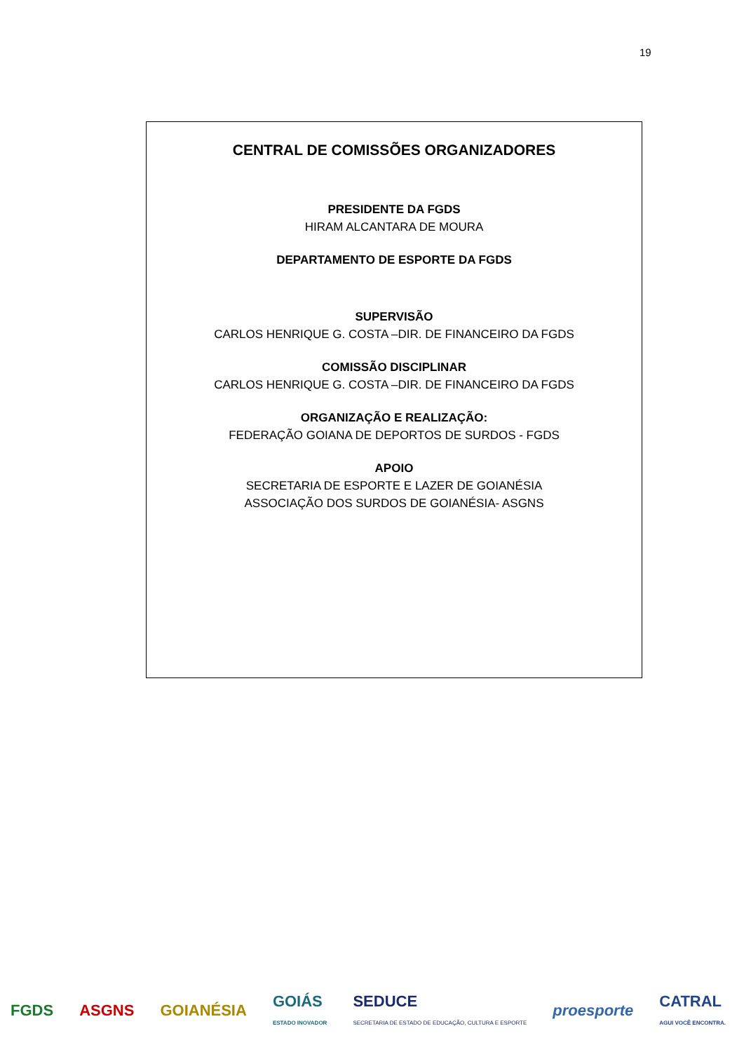19
CENTRAL DE COMISSÕES ORGANIZADORES
PRESIDENTE DA FGDS
HIRAM ALCANTARA DE MOURA
DEPARTAMENTO DE ESPORTE DA FGDS
SUPERVISÃO
CARLOS HENRIQUE G. COSTA –DIR. DE FINANCEIRO DA FGDS
COMISSÃO DISCIPLINAR
CARLOS HENRIQUE G. COSTA –DIR. DE FINANCEIRO DA FGDS
ORGANIZAÇÃO E REALIZAÇÃO:
FEDERAÇÃO GOIANA DE DEPORTOS DE SURDOS - FGDS
APOIO
SECRETARIA DE ESPORTE E LAZER DE GOIANÉSIA
ASSOCIAÇÃO DOS SURDOS DE GOIANÉSIA- ASGNS
FGDS ASGNS GOIANÉSIA
GOIÁS
ESTADO INOVADOR
SEDUCE
SECRETARIA DE ESTADO DE EDUCAÇÃO, CULTURA E ESPORTE
proesporte
CATRAL
AGUI VOCÊ ENCONTRA.